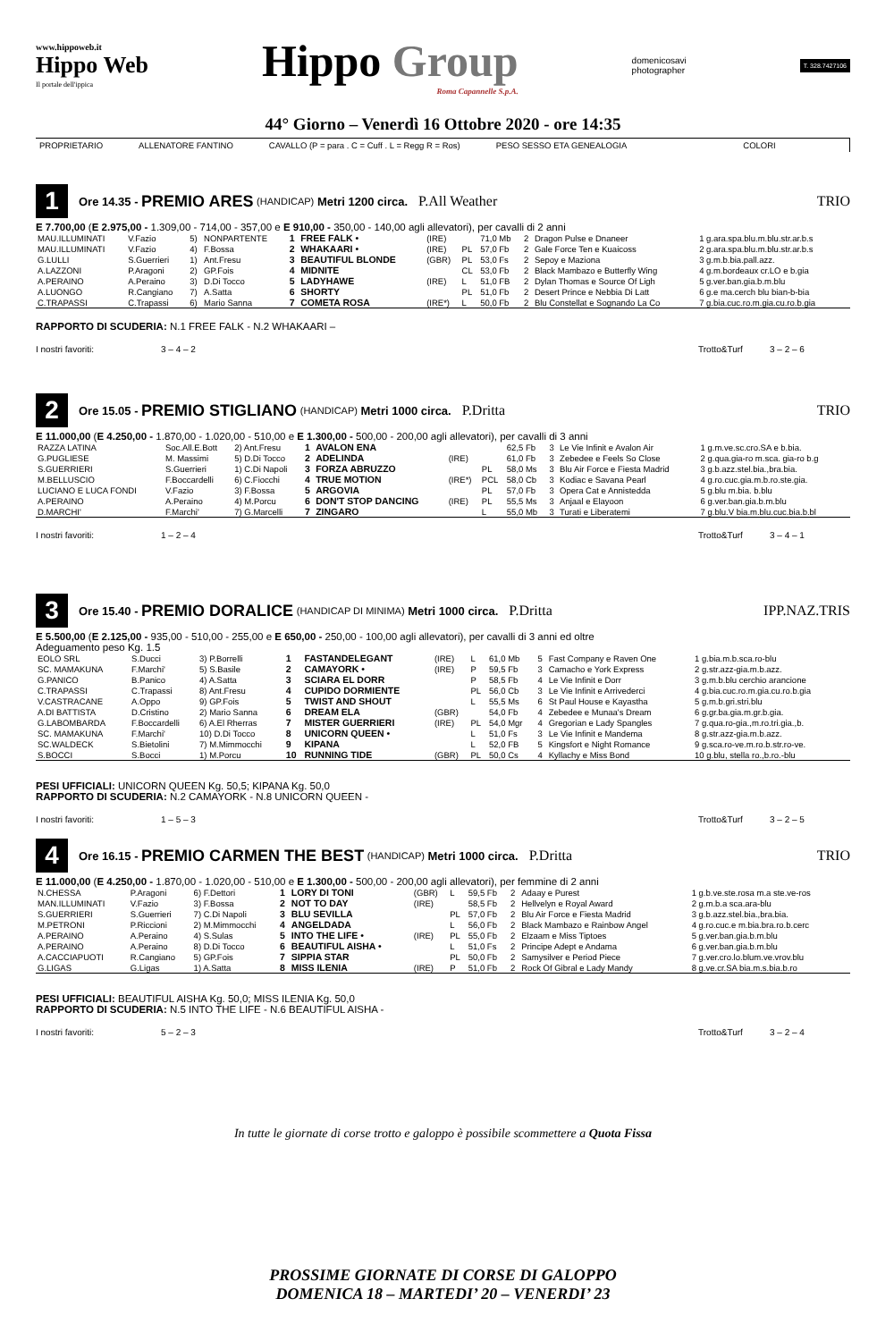www.hippoweb.it
Hippo Web
Il portale dell'ippica
Hippo Group
Roma Capannelle S.p.A.
domenicosavi
photographer
T. 328.7427106
44° Giorno – Venerdì 16 Ottobre 2020 - ore 14:35
PROPRIETARIO ALLENATORE FANTINO CAVALLO (P = para . C = Cuff . L = Regg R = Ros) PESO SESSO ETA GENEALOGIA COLORI
1
Ore 14.35 - PREMIO ARES (HANDICAP) Metri 1200 circa. P.All Weather TRIO
E 7.700,00 (E 2.975,00 - 1.309,00 - 714,00 - 357,00 e E 910,00 - 350,00 - 140,00 agli allevatori), per cavalli di 2 anni
| MAU.ILLUMINATI | V.Fazio | 5) | NONPARTENTE | 1 | FREE FALK • | (IRE) | | 71,0 Mb | 2 | Dragon Pulse e Dnaneer | 1 g.ara.spa.blu.m.blu.str.ar.b.s |
| MAU.ILLUMINATI | V.Fazio | 4) | F.Bossa | 2 | WHAKAARI • | (IRE) | PL | 57,0 Fb | 2 | Gale Force Ten e Kuaicoss | 2 g.ara.spa.blu.m.blu.str.ar.b.s |
| G.LULLI | S.Guerrieri | 1) | Ant.Fresu | 3 | BEAUTIFUL BLONDE | (GBR) | PL | 53,0 Fs | 2 | Sepoy e Maziona | 3 g.m.b.bia.pall.azz. |
| A.LAZZONI | P.Aragoni | 2) | GP.Fois | 4 | MIDNITE | | CL | 53,0 Fb | 2 | Black Mambazo e Butterfly Wing | 4 g.m.bordeaux cr.LO e b.gia |
| A.PERAINO | A.Peraino | 3) | D.Di Tocco | 5 | LADYHAWE | (IRE) | L | 51,0 FB | 2 | Dylan Thomas e Source Of Ligh | 5 g.ver.ban.gia.b.m.blu |
| A.LUONGO | R.Cangiano | 7) | A.Satta | 6 | SHORTY | | PL | 51,0 Fb | 2 | Desert Prince e Nebbia Di Latt | 6 g.e ma.cerch blu bian-b-bia |
| C.TRAPASSI | C.Trapassi | 6) | Mario Sanna | 7 | COMETA ROSA | (IRE*) | L | 50,0 Fb | 2 | Blu Constellat e Sognando La Co | 7 g.bia.cuc.ro.m.gia.cu.ro.b.gia |
RAPPORTO DI SCUDERIA: N.1 FREE FALK - N.2 WHAKAARI –
I nostri favoriti: 3 – 4 – 2 Trotto&Turf 3 – 2 – 6
2
Ore 15.05 - PREMIO STIGLIANO (HANDICAP) Metri 1000 circa. P.Dritta TRIO
E 11.000,00 (E 4.250,00 - 1.870,00 - 1.020,00 - 510,00 e E 1.300,00 - 500,00 - 200,00 agli allevatori), per cavalli di 3 anni
| RAZZA LATINA | Soc.All.E.Bott | 2) Ant.Fresu | 1 | AVALON ENA | | | 62,5 Fb | 3 | Le Vie Infinit e Avalon Air | 1 g.m.ve.sc.cro.SA e b.bia. |
| G.PUGLIESE | M. Massimi | 5) D.Di Tocco | 2 | ADELINDA | (IRE) | | 61,0 Fb | 3 | Zebedee e Feels So Close | 2 g.qua.gia-ro m.sca. gia-ro b.g |
| S.GUERRIERI | S.Guerrieri | 1) C.Di Napoli | 3 | FORZA ABRUZZO | | PL | 58,0 Ms | 3 | Blu Air Force e Fiesta Madrid | 3 g.b.azz.stel.bia.,bra.bia. |
| M.BELLUSCIO | F.Boccardelli | 6) C.Fiocchi | 4 | TRUE MOTION | (IRE*) | PCL | 58,0 Cb | 3 | Kodiac e Savana Pearl | 4 g.ro.cuc.gia.m.b.ro.ste.gia. |
| LUCIANO E LUCA FONDI | V.Fazio | 3) F.Bossa | 5 | ARGOVIA | | PL | 57,0 Fb | 3 | Opera Cat e Annistedda | 5 g.blu m.bia. b.blu |
| A.PERAINO | A.Peraino | 4) M.Porcu | 6 | DON'T STOP DANCING | (IRE) | PL | 55,5 Ms | 3 | Anjaal e Elayoon | 6 g.ver.ban.gia.b.m.blu |
| D.MARCHI' | F.Marchi' | 7) G.Marcelli | 7 | ZINGARO | | L | 55,0 Mb | 3 | Turati e Liberatemi | 7 g.blu.V bia.m.blu.cuc.bia.b.bl |
I nostri favoriti: 1 – 2 – 4 Trotto&Turf 3 – 4 – 1
3
Ore 15.40 - PREMIO DORALICE (HANDICAP DI MINIMA) Metri 1000 circa. P.Dritta IPP.NAZ.TRIS
E 5.500,00 (E 2.125,00 - 935,00 - 510,00 - 255,00 e E 650,00 - 250,00 - 100,00 agli allevatori), per cavalli di 3 anni ed oltre
Adeguamento peso Kg. 1.5
| EOLO SRL | S.Ducci | 3) P.Borrelli | 1 | FASTANDELEGANT | (IRE) | L | 61,0 Mb | 5 | Fast Company e Raven One | 1 g.bia.m.b.sca.ro-blu |
| SC. MAMAKUNA | F.Marchi' | 5) S.Basile | 2 | CAMAYORK • | (IRE) | P | 59,5 Fb | 3 | Camacho e York Express | 2 g.str.azz-gia.m.b.azz. |
| G.PANICO | B.Panico | 4) A.Satta | 3 | SCIARA EL DORR | | P | 58,5 Fb | 4 | Le Vie Infinit e Dorr | 3 g.m.b.blu cerchio arancione |
| C.TRAPASSI | C.Trapassi | 8) Ant.Fresu | 4 | CUPIDO DORMIENTE | | PL | 56,0 Cb | 3 | Le Vie Infinit e Arrivederci | 4 g.bia.cuc.ro.m.gia.cu.ro.b.gia |
| V.CASTRACANE | A.Oppo | 9) GP.Fois | 5 | TWIST AND SHOUT | | L | 55,5 Ms | 6 | St Paul House e Kayastha | 5 g.m.b.gri.stri.blu |
| A.DI BATTISTA | D.Cristino | 2) Mario Sanna | 6 | DREAM ELA | (GBR) | | 54,0 Fb | 4 | Zebedee e Munaa's Dream | 6 g.gr.ba.gia.m.gr.b.gia. |
| G.LABOMBARDA | F.Boccardelli | 6) A.El Rherras | 7 | MISTER GUERRIERI | (IRE) | PL | 54,0 Mgr | 4 | Gregorian e Lady Spangles | 7 g.qua.ro-gia.,m.ro.tri.gia.,b. |
| SC. MAMAKUNA | F.Marchi' | 10) D.Di Tocco | 8 | UNICORN QUEEN • | | L | 51,0 Fs | 3 | Le Vie Infinit e Mandema | 8 g.str.azz-gia.m.b.azz. |
| SC.WALDECK | S.Bietolini | 7) M.Mimmocchi | 9 | KIPANA | | L | 52,0 FB | 5 | Kingsfort e Night Romance | 9 g.sca.ro-ve.m.ro.b.str.ro-ve. |
| S.BOCCI | S.Bocci | 1) M.Porcu | 10 | RUNNING TIDE | (GBR) | PL | 50,0 Cs | 4 | Kyllachy e Miss Bond | 10 g.blu, stella ro.,b.ro.-blu |
PESI UFFICIALI: UNICORN QUEEN Kg. 50,5; KIPANA Kg. 50,0
RAPPORTO DI SCUDERIA: N.2 CAMAYORK - N.8 UNICORN QUEEN -
I nostri favoriti: 1 – 5 – 3 Trotto&Turf 3 – 2 – 5
4
Ore 16.15 - PREMIO CARMEN THE BEST (HANDICAP) Metri 1000 circa. P.Dritta TRIO
E 11.000,00 (E 4.250,00 - 1.870,00 - 1.020,00 - 510,00 e E 1.300,00 - 500,00 - 200,00 agli allevatori), per femmine di 2 anni
| N.CHESSA | P.Aragoni | 6) F.Dettori | 1 | LORY DI TONI | (GBR) | L | 59,5 Fb | 2 | Adaay e Purest | 1 g.b.ve.ste.rosa m.a ste.ve-ros |
| MAN.ILLUMINATI | V.Fazio | 3) F.Bossa | 2 | NOT TO DAY | (IRE) | | 58,5 Fb | 2 | Hellvelyn e Royal Award | 2 g.m.b.a sca.ara-blu |
| S.GUERRIERI | S.Guerrieri | 7) C.Di Napoli | 3 | BLU SEVILLA | | PL | 57,0 Fb | 2 | Blu Air Force e Fiesta Madrid | 3 g.b.azz.stel.bia.,bra.bia. |
| M.PETRONI | P.Riccioni | 2) M.Mimmocchi | 4 | ANGELDADA | | L | 56,0 Fb | 2 | Black Mambazo e Rainbow Angel | 4 g.ro.cuc.e m.bia.bra.ro.b.cerc |
| A.PERAINO | A.Peraino | 4) S.Sulas | 5 | INTO THE LIFE • | (IRE) | PL | 55,0 Fb | 2 | Elzaam e Miss Tiptoes | 5 g.ver.ban.gia.b.m.blu |
| A.PERAINO | A.Peraino | 8) D.Di Tocco | 6 | BEAUTIFUL AISHA • | | L | 51,0 Fs | 2 | Principe Adept e Andama | 6 g.ver.ban.gia.b.m.blu |
| A.CACCIAPUOTI | R.Cangiano | 5) GP.Fois | 7 | SIPPIA STAR | | PL | 50,0 Fb | 2 | Samysilver e Period Piece | 7 g.ver.cro.lo.blum.ve.vrov.blu |
| G.LIGAS | G.Ligas | 1) A.Satta | 8 | MISS ILENIA | (IRE) | P | 51,0 Fb | 2 | Rock Of Gibral e Lady Mandy | 8 g.ve.cr.SA bia.m.s.bia.b.ro |
PESI UFFICIALI: BEAUTIFUL AISHA Kg. 50,0; MISS ILENIA Kg. 50,0
RAPPORTO DI SCUDERIA: N.5 INTO THE LIFE - N.6 BEAUTIFUL AISHA -
I nostri favoriti: 5 – 2 – 3 Trotto&Turf 3 – 2 – 4
In tutte le giornate di corse trotto e galoppo è possibile scommettere a Quota Fissa
PROSSIME GIORNATE DI CORSE DI GALOPPO
DOMENICA 18 – MARTEDI’ 20 – VENERDI’ 23